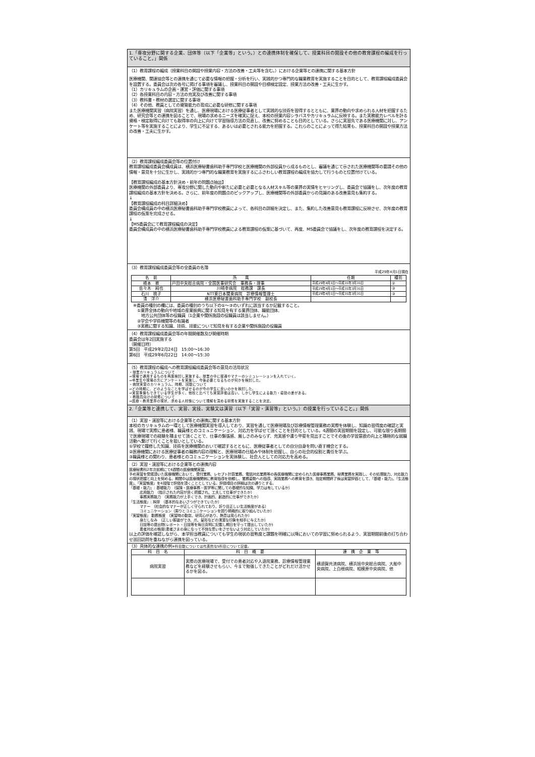1.「専攻分野に関する企業、団体等（以下「企業等」という。）との連携体制を確保して、授業科目の開設その他の教育課程の編成を行っていること。」関係
（1）教育課程の編成（授業科目の開設や授業内容・方法の改善・工夫等を含む。）における企業等との連携に関する基本方針
医療機関、関連協会等との連携を通じて必要な情報の把握・分析を行い、実践的かつ専門的な職業教育を実施することを目的として、教育課程編成委員会を設置する。委員会は次の各号に掲げる事項を審議し、授業科目の開設や目標検定設定、授業方法の改善・工夫に生かす。
（1）カリキュラムの企画・運営・評価に関する事項
（2）各授業科目の内容・方法の充実及び改善に関する事項
（3）教科書・教材の選定に関する事項
（4）その他、教員としての資質能力の育成に必要な研修に関する事項
また医療機関実習（病院実習）を通し、医療現場における医療従事者として実践的な技術を習得するとともに、業界の動向や求められる人材を把握するため、研究会等との連携を図ることで、現場の求めるニーズを確実に捉え、本校の授業内容シラバスやカリキュラムに反映する。また実務能力レベルを計る資格・検定取得に向けても取得率の向上に向けて学習指導方法の見直し、改善に努めることも目的としている。さらに実習先である医療機関に対し、アンケート等を実施することにより、学生に不足する、あるいは必要とされる能力を把握する。これらのことによって得た結果も、授業科目の開設や授業方法の改善・工夫に生かす。
（2）教育課程編成委員会等の位置付け
教育課程編成委員会構成員は、横浜医療秘書歯科助手専門学校と医療機関の外部役員から成るものとし、審議を通じて示された医療機関等の要請その他の情報・意見を十分に生かし、実践的かつ専門的な職業教育を実施するにふさわしい教育課程の編成を協力して行うものと位置付けている。
【教育課程編成の基本方針決め・前年の問題点抽出】
医療機関の外部委員より、専攻分野に関した動向や新たに必要と必要となる人材スキル等の業界の実情をヒヤリングし、委員会で協議をし、次年度の教育課程編成の基本方針を決める。さらに、前年度の問題点のピックアップし、医療機関等の外部委員からの見識のある改善意見も集約する。
↓
【教育課程編成の科目詳細決め】
委員会構成員の中の横浜医療秘書歯科助手専門学校教員によって、各科目の詳細を決定し、また、集約した改善意見も教育課程に反映させ、次年度の教育課程の仮案を完成させる。
↓
【MS委員会にて教育課程編成の決定】
委員会構成員の中の横浜医療秘書歯科助手専門学校教員による教育課程の仮案に基づいて、再度、MS委員会で協議をし、次年度の教育課程を決定する。
（3）教育課程編成委員会等の全委員の名簿
平成29年4月1日現在
| 名 前 | 所 属 | 任期 | 種別 |
| --- | --- | --- | --- |
| 橋本 敦 | 戸田中央総合病院・全国医事研究会 事務長・理事 | 平成29年4月1日～平成31年3月31日 | ② |
| 佐々木 純也 | 川崎幸病院 総務課 課長 | 平成29年4月1日～平成31年3月31日 | ③ |
| 石川 桃子 | NTT東日本関東病院 診療情報管理士 | 平成29年4月1日～平成31年3月31日 | ③ |
| 清 洋介 | 横浜医療秘書歯科助手専門学校 副校長 | | |
※委員の種別の欄には、委員の種別のうち以下の①～③のいずれに該当するか記載すること。
　①業界全体の動向や地域の産業振興に関する知見を有する業界団体、職能団体、
　　地方公共団体等の役職員（1企業や関係施設の役職員は該当しません。）
　②学会や学術機関等の有識者
　③実務に関する知識、技術、技能について知見を有する企業や関係施設の役職員
（4）教育課程編成委員会等の年間開催数及び開催時期
委員会は年2回実施する
（開催日時）
第5回　平成29年2月24日　15:00～16:30
第6回　平成29年6月22日　14:00～15:30
（5）教育課程の編成への教育課程編成委員会等の意見の活用状況
・授業カリキュラムについて
⇒現場で通用するものを再度検討し実施する。授業の中に接遇やマナーのシミュレーションを入れていく。
⇒卒業生や現場の方にアンケートを実施し、今後必要となるものが何かを検討した。
・病院実習のカリキュラム、時期、回数について
⇒どの時期に、どのようなことを学ばせるのが今の学生に良いのかを検討した。
⇒実習準備もできている学生が多く、他校と比べても実習評価は高い。しかし学生による能力・姿勢の差がある。
・教職員向けの研修について
⇒医療・教育業界の現状、求める人材像について理解を深める研修を実施することを決定。
2.「企業等と連携して、実習、実技、実験又は演習（以下「実習・演習等」という。）の授業を行っていること。」関係
（1）実習・演習等における企業等との連携に関する基本方針
本校のカリキュラムの一環として医療機関実習を導入しており、実習を通して医療現場及び診療情報管理業務の実際を体験し、知識の習得度の確認と実践、現場で実際に患者様、職員様とのコミュニケーション、対応力を学ばせて頂くことを目的としている。4週間の実習期間を設定し、可能な限り長期間で医療現場での経験を積ませて頂くことで、仕事の緊張感、厳しさのみならず、充実感や遣り甲斐を見出すことでその後の学習意欲の向上と積極的な就職活動へ繋げて行くことを狙いとしている。
①学校で履修した知識、技術を医療機関のおいて確認するとともに、医療従事者としての自分自身を問い直す機会とする。
②医療機関における医療従事者の職務内容の理解と、医療現場の仕組みや体制を把握し、自らの社会的役割と責任を学ぶ。
③職員様との関わり、患者様とのコミュニケーションを実体験し、社会人としての対応力を高める。
（2）実習・演習等における企業等との連携内容
医療秘書科2年次前期にて4週間の医療機関実習。
予め実習を受諾頂いた医療機関において、受付業務、レセプト計算業務、電話対応業務等の各医療機関に定められた医療事務業務、秘書業務を実践し、その処理能力、対応能力の現状把握と向上を努める。期間中は医療機関側に教育指導を依頼し、業務姿勢への指導、実践業務への教育を頂き、指定期間終了後は実習評価として、『基礎・能力』、『生活態度』、『実習態度』を4段階で評価を頂くこととしている。評価項目の詳細は次の通りとする。
『基礎・能力』: 基礎能力　（保険・医療事務・医学等に関しての基礎的な知識、学力は有しているか）
　　　応用能力　（指示された内容が良く把握され、工夫して仕事ができたか）
　　　事務実務能力　（実務能力が上手くでき、計画的、創造的に仕事ができたか）
『生活態度』: 挨拶　（基本的なあいさつができていたか）
　　　マナー　（社会的なマナーが正しく守られており、折り目正しい生活態度がある）
　　　コミュニケーション（周りとコミュニケーションを図り積極的に取り組んでいたか）
『実習態度』 勤務態度　（実習時の勤怠、研究心があり、熱意は見られたか）
　　　身だしなみ　（正しい服装ができ、爪、髪形などの清潔な印象を相手に与えたか）
　　　日誌等の提出物(レポート・日誌等を毎日克明に記載し期日を守って提出していたか)
　　　患者対応の態度(患者さまの身になって不快な思いをさせないよう対応していたか)
以上の評価を確認しながら、本学担当教員についても学生の現状の習熟度と課題を明確に以降においての学習に努められるよう、実習期間前後の打ち合わせ巡回訪問を重ねながら連携を図っている。
（3）具体的な連携の例※科目数については代表的な5科目について記載。
| 科 目 名 | 科 目 概 要 | 連 携 企 業 等 |
| --- | --- | --- |
| 病院実習 | 実際の医療現場で、受付での患者対応や入退院業務、診療情報管理業務などを経験させもらい、今まで勉強してきたことがどれだけ活かせるかを図る。 | 横須賀共済病院、横浜旭中央総合病院、大船中央病院、上白根病院、相模原中央病院、他 |